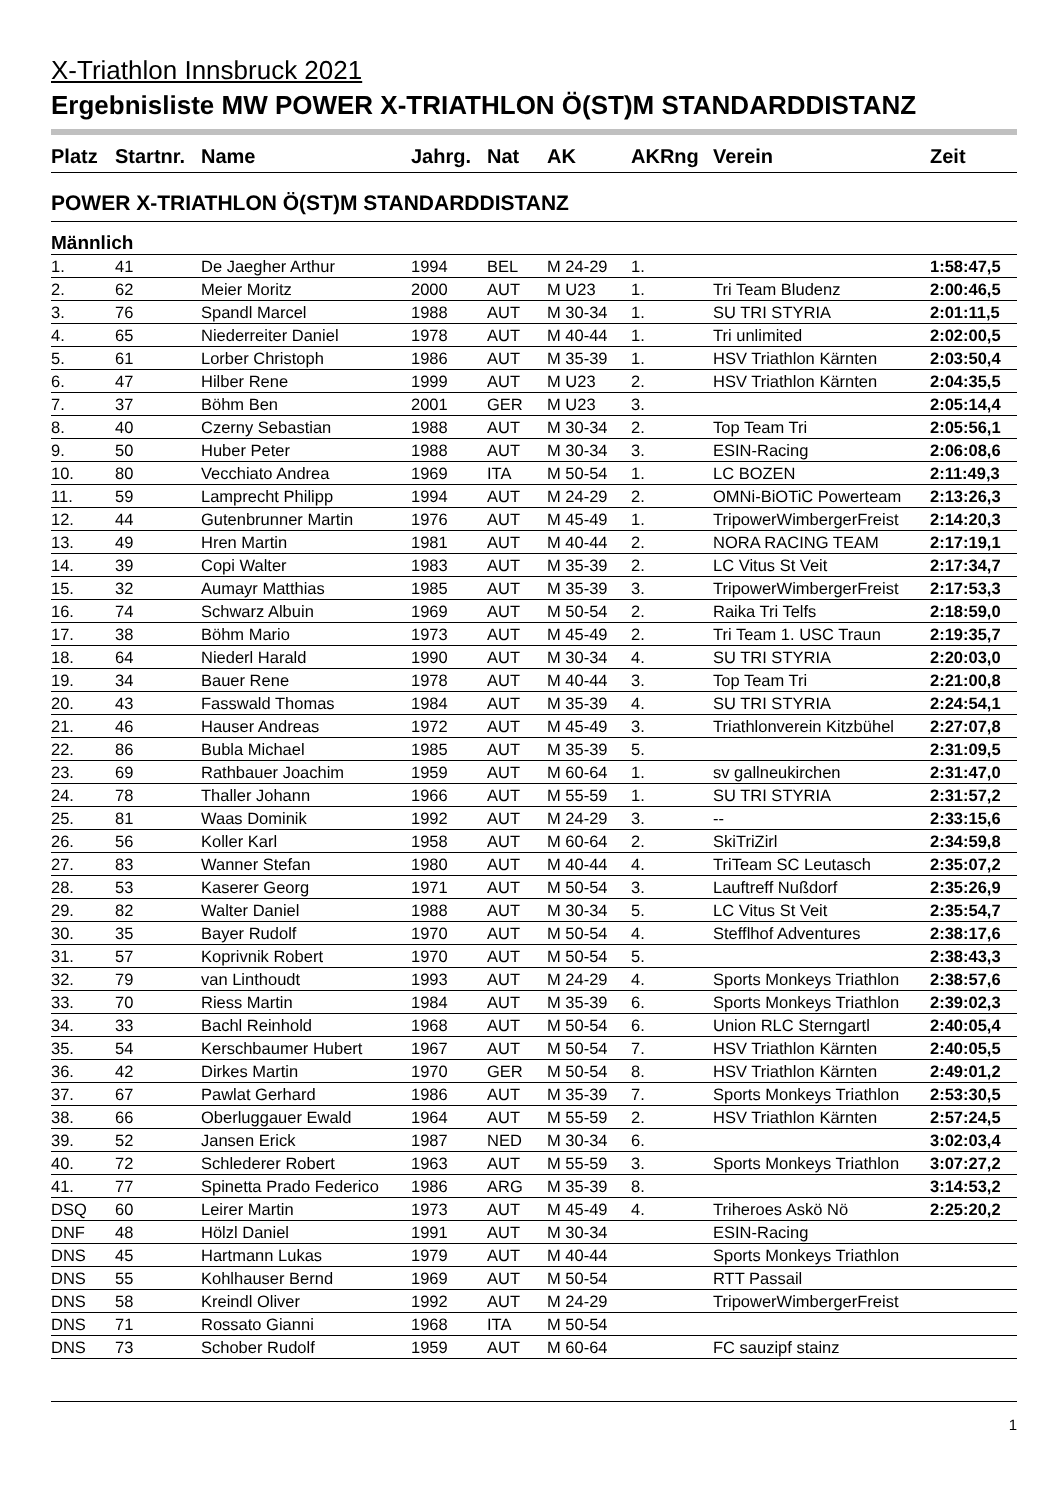X-Triathlon Innsbruck 2021
Ergebnisliste MW POWER X-TRIATHLON Ö(ST)M STANDARDDISTANZ
| Platz | Startnr. | Name | Jahrg. | Nat | AK | AKRng | Verein | Zeit |
| --- | --- | --- | --- | --- | --- | --- | --- | --- |
POWER X-TRIATHLON Ö(ST)M STANDARDDISTANZ
Männlich
| 1. | 41 | De Jaegher Arthur | 1994 | BEL | M 24-29 | 1. | | 1:58:47,5 |
| 2. | 62 | Meier Moritz | 2000 | AUT | M U23 | 1. | Tri Team Bludenz | 2:00:46,5 |
| 3. | 76 | Spandl Marcel | 1988 | AUT | M 30-34 | 1. | SU TRI STYRIA | 2:01:11,5 |
| 4. | 65 | Niederreiter Daniel | 1978 | AUT | M 40-44 | 1. | Tri unlimited | 2:02:00,5 |
| 5. | 61 | Lorber Christoph | 1986 | AUT | M 35-39 | 1. | HSV Triathlon Kärnten | 2:03:50,4 |
| 6. | 47 | Hilber Rene | 1999 | AUT | M U23 | 2. | HSV Triathlon Kärnten | 2:04:35,5 |
| 7. | 37 | Böhm Ben | 2001 | GER | M U23 | 3. | | 2:05:14,4 |
| 8. | 40 | Czerny Sebastian | 1988 | AUT | M 30-34 | 2. | Top Team Tri | 2:05:56,1 |
| 9. | 50 | Huber Peter | 1988 | AUT | M 30-34 | 3. | ESIN-Racing | 2:06:08,6 |
| 10. | 80 | Vecchiato Andrea | 1969 | ITA | M 50-54 | 1. | LC BOZEN | 2:11:49,3 |
| 11. | 59 | Lamprecht Philipp | 1994 | AUT | M 24-29 | 2. | OMNi-BiOTiC Powerteam | 2:13:26,3 |
| 12. | 44 | Gutenbrunner Martin | 1976 | AUT | M 45-49 | 1. | TripowerWimbergerFreist | 2:14:20,3 |
| 13. | 49 | Hren Martin | 1981 | AUT | M 40-44 | 2. | NORA RACING TEAM | 2:17:19,1 |
| 14. | 39 | Copi Walter | 1983 | AUT | M 35-39 | 2. | LC Vitus St Veit | 2:17:34,7 |
| 15. | 32 | Aumayr Matthias | 1985 | AUT | M 35-39 | 3. | TripowerWimbergerFreist | 2:17:53,3 |
| 16. | 74 | Schwarz Albuin | 1969 | AUT | M 50-54 | 2. | Raika Tri Telfs | 2:18:59,0 |
| 17. | 38 | Böhm Mario | 1973 | AUT | M 45-49 | 2. | Tri Team 1. USC Traun | 2:19:35,7 |
| 18. | 64 | Niederl Harald | 1990 | AUT | M 30-34 | 4. | SU TRI STYRIA | 2:20:03,0 |
| 19. | 34 | Bauer Rene | 1978 | AUT | M 40-44 | 3. | Top Team Tri | 2:21:00,8 |
| 20. | 43 | Fasswald Thomas | 1984 | AUT | M 35-39 | 4. | SU TRI STYRIA | 2:24:54,1 |
| 21. | 46 | Hauser Andreas | 1972 | AUT | M 45-49 | 3. | Triathlonverein Kitzbühel | 2:27:07,8 |
| 22. | 86 | Bubla Michael | 1985 | AUT | M 35-39 | 5. | | 2:31:09,5 |
| 23. | 69 | Rathbauer Joachim | 1959 | AUT | M 60-64 | 1. | sv gallneukirchen | 2:31:47,0 |
| 24. | 78 | Thaller Johann | 1966 | AUT | M 55-59 | 1. | SU TRI STYRIA | 2:31:57,2 |
| 25. | 81 | Waas Dominik | 1992 | AUT | M 24-29 | 3. | -- | 2:33:15,6 |
| 26. | 56 | Koller Karl | 1958 | AUT | M 60-64 | 2. | SkiTriZirl | 2:34:59,8 |
| 27. | 83 | Wanner Stefan | 1980 | AUT | M 40-44 | 4. | TriTeam SC Leutasch | 2:35:07,2 |
| 28. | 53 | Kaserer Georg | 1971 | AUT | M 50-54 | 3. | Lauftreff Nußdorf | 2:35:26,9 |
| 29. | 82 | Walter Daniel | 1988 | AUT | M 30-34 | 5. | LC Vitus St Veit | 2:35:54,7 |
| 30. | 35 | Bayer Rudolf | 1970 | AUT | M 50-54 | 4. | Stefflhof Adventures | 2:38:17,6 |
| 31. | 57 | Koprivnik Robert | 1970 | AUT | M 50-54 | 5. | | 2:38:43,3 |
| 32. | 79 | van Linthoudt | 1993 | AUT | M 24-29 | 4. | Sports Monkeys Triathlon | 2:38:57,6 |
| 33. | 70 | Riess Martin | 1984 | AUT | M 35-39 | 6. | Sports Monkeys Triathlon | 2:39:02,3 |
| 34. | 33 | Bachl Reinhold | 1968 | AUT | M 50-54 | 6. | Union RLC Sterngartl | 2:40:05,4 |
| 35. | 54 | Kerschbaumer Hubert | 1967 | AUT | M 50-54 | 7. | HSV Triathlon Kärnten | 2:40:05,5 |
| 36. | 42 | Dirkes Martin | 1970 | GER | M 50-54 | 8. | HSV Triathlon Kärnten | 2:49:01,2 |
| 37. | 67 | Pawlat Gerhard | 1986 | AUT | M 35-39 | 7. | Sports Monkeys Triathlon | 2:53:30,5 |
| 38. | 66 | Oberluggauer Ewald | 1964 | AUT | M 55-59 | 2. | HSV Triathlon Kärnten | 2:57:24,5 |
| 39. | 52 | Jansen Erick | 1987 | NED | M 30-34 | 6. | | 3:02:03,4 |
| 40. | 72 | Schlederer Robert | 1963 | AUT | M 55-59 | 3. | Sports Monkeys Triathlon | 3:07:27,2 |
| 41. | 77 | Spinetta Prado Federico | 1986 | ARG | M 35-39 | 8. | | 3:14:53,2 |
| DSQ | 60 | Leirer Martin | 1973 | AUT | M 45-49 | 4. | Triheroes Askö Nö | 2:25:20,2 |
| DNF | 48 | Hölzl Daniel | 1991 | AUT | M 30-34 | | ESIN-Racing | |
| DNS | 45 | Hartmann Lukas | 1979 | AUT | M 40-44 | | Sports Monkeys Triathlon | |
| DNS | 55 | Kohlhauser Bernd | 1969 | AUT | M 50-54 | | RTT Passail | |
| DNS | 58 | Kreindl Oliver | 1992 | AUT | M 24-29 | | TripowerWimbergerFreist | |
| DNS | 71 | Rossato Gianni | 1968 | ITA | M 50-54 | | | |
| DNS | 73 | Schober Rudolf | 1959 | AUT | M 60-64 | | FC sauzipf stainz | |
1